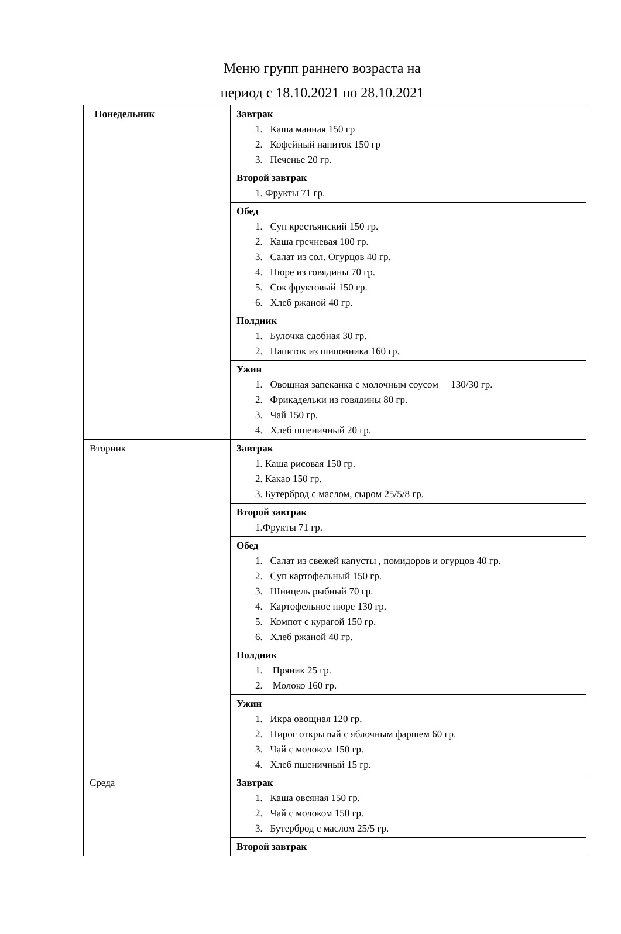Меню групп раннего возраста на
период с 18.10.2021 по 28.10.2021
| Понедельник | Завтрак 1. Каша манная 150 гр 2. Кофейный напиток 150 гр 3. Печенье 20 гр. |
| | Второй завтрак 1. Фрукты 71 гр. |
| | Обед 1. Суп крестьянский 150 гр. 2. Каша гречневая 100 гр. 3. Салат из сол. Огурцов 40 гр. 4. Пюре из говядины 70 гр. 5. Сок фруктовый 150 гр. 6. Хлеб ржаной 40 гр. |
| | Полдник 1. Булочка сдобная 30 гр. 2. Напиток из шиповника 160 гр. |
| | Ужин 1. Овощная запеканка с молочным соусом 130/30 гр. 2. Фрикадельки из говядины 80 гр. 3. Чай 150 гр. 4. Хлеб пшеничный 20 гр. |
| Вторник | Завтрак 1. Каша рисовая 150 гр. 2. Какао 150 гр. 3. Бутерброд с маслом, сыром 25/5/8 гр. |
| | Второй завтрак 1.Фрукты 71 гр. |
| | Обед 1. Салат из свежей капусты , помидоров и огурцов 40 гр. 2. Суп картофельный 150 гр. 3. Шницель рыбный 70 гр. 4. Картофельное пюре 130 гр. 5. Компот с курагой 150 гр. 6. Хлеб ржаной 40 гр. |
| | Полдник 1. Пряник 25 гр. 2. Молоко 160 гр. |
| | Ужин 1. Икра овощная 120 гр. 2. Пирог открытый с яблочным фаршем 60 гр. 3. Чай с молоком 150 гр. 4. Хлеб пшеничный 15 гр. |
| Среда | Завтрак 1. Каша овсяная 150 гр. 2. Чай с молоком 150 гр. 3. Бутерброд с маслом 25/5 гр. |
| | Второй завтрак |